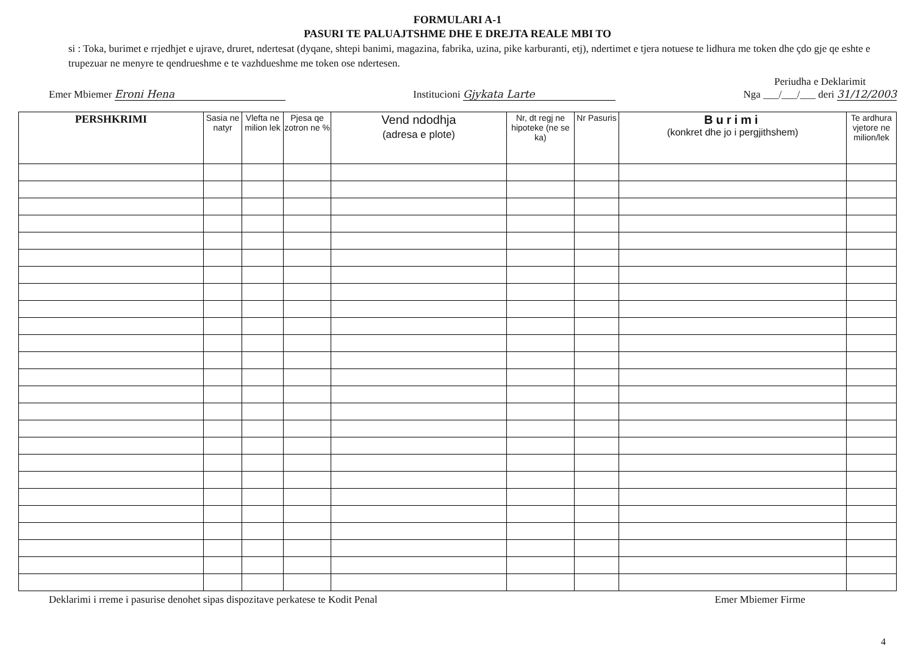FORMULARI A-1
PASURI TE PALUAJTSHME DHE E DREJTA REALE MBI TO
si : Toka, burimet e rrjedhjet e ujrave, druret, ndertesat (dyqane, shtepi banimi, magazina, fabrika, uzina, pike karburanti, etj), ndertimet e tjera notuese te lidhura me token dhe çdo gje qe eshte e trupezuar ne menyre te qendrueshme e te vazhdueshme me token ose ndertesen.
Emer Mbiemer Eroni Hena
Institucioni Gjykata Larte
Periudha e Deklarimit
Nga ___/___/___ deri 31/12/2003
| PERSHKRIMI | Sasia ne natyr | Vlefta ne milion lek | Pjesa qe zotron ne % | Vend ndodhja (adresa e plote) | Nr, dt regj ne hipoteke (ne se ka) | Nr Pasuris | Burimi (konkret dhe jo i pergjithshem) | Te ardhura vjetore ne milion/lek |
| --- | --- | --- | --- | --- | --- | --- | --- | --- |
Deklarimi i rreme i pasurise denohet sipas dispozitave perkatese te Kodit Penal
Emer Mbiemer Firme
4